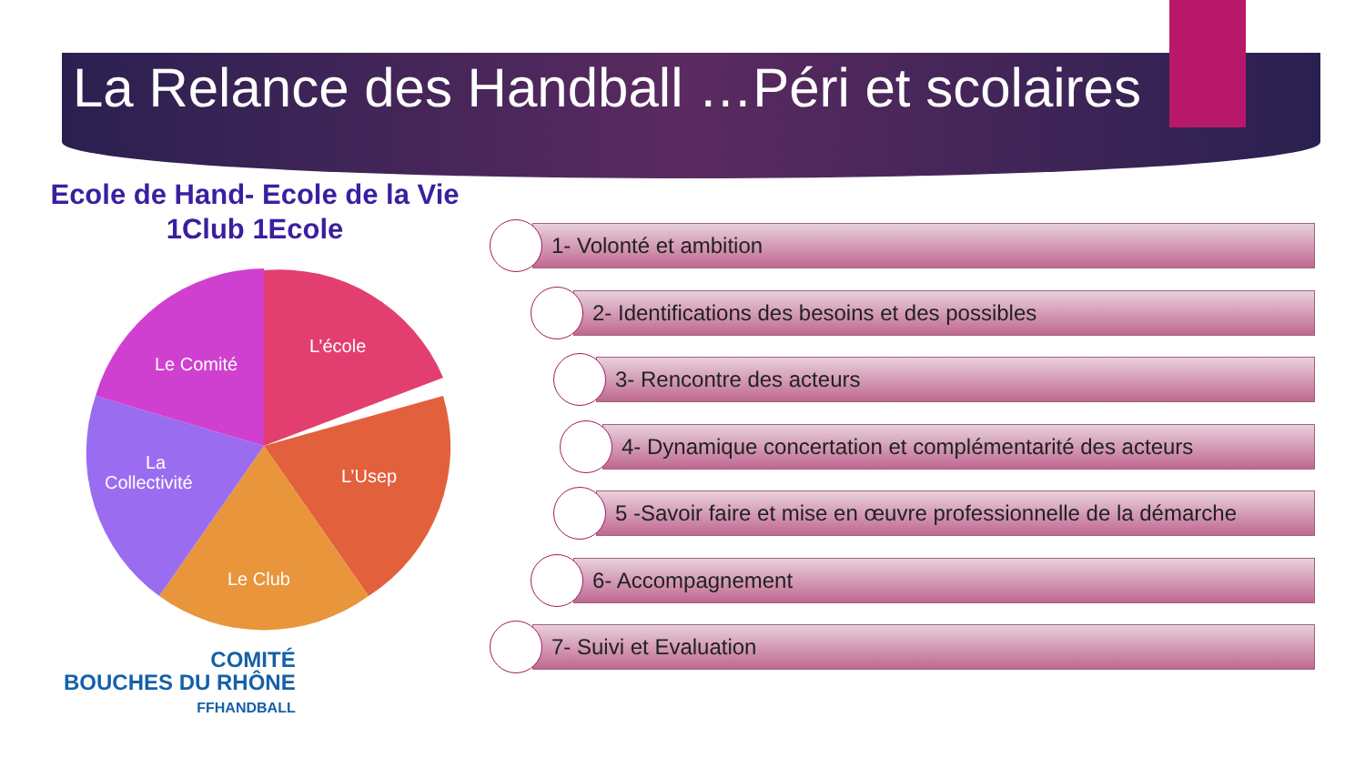La Relance des Handball …Péri et scolaires
Ecole de Hand- Ecole de la Vie
1Club 1Ecole
L’école
Le Comité
L’Usep
La
Collectivité
Le Club
1- Volonté et ambition
2- Identifications des besoins et des possibles
3- Rencontre des acteurs
4- Dynamique concertation et complémentarité des acteurs
5 -Savoir faire et mise en œuvre professionnelle de la démarche
6- Accompagnement
7- Suivi et Evaluation
COMITÉ
BOUCHES DU RHÔNE
FFHANDBALL